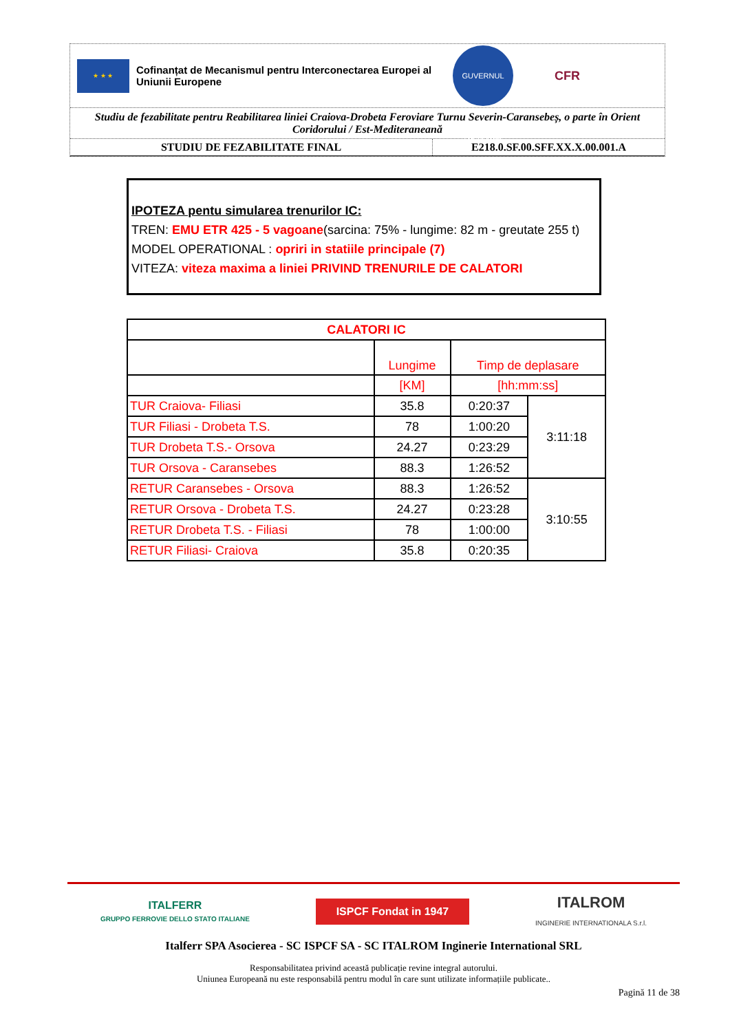★ ★ ★
Cofinanțat de Mecanismul pentru Interconectarea Europei al Uniunii Europene
GUVERNUL ROMÂNIEI
CFR
Studiu de fezabilitate pentru Reabilitarea liniei Craiova-Drobeta Feroviare Turnu Severin-Caransebeș, o parte în Orient Coridorului / Est-Mediteraneană
STUDIU DE FEZABILITATE FINAL E218.0.SF.00.SFF.XX.X.00.001.A
IPOTEZA pentu simularea trenurilor IC:
TREN: EMU ETR 425 - 5 vagoane(sarcina: 75% - lungime: 82 m - greutate 255 t)
MODEL OPERATIONAL : opriri in statiile principale (7)
VITEZA: viteza maxima a liniei PRIVIND TRENURILE DE CALATORI
| CALATORI IC | | | |
| --- | --- | --- | --- |
| | Lungime | Timp de deplasare | |
| | [KM] | [hh:mm:ss] | |
| TUR Craiova- Filiasi | 35.8 | 0:20:37 | 3:11:18 |
| TUR Filiasi - Drobeta T.S. | 78 | 1:00:20 | |
| TUR Drobeta T.S.- Orsova | 24.27 | 0:23:29 | |
| TUR Orsova - Caransebes | 88.3 | 1:26:52 | |
| RETUR Caransebes - Orsova | 88.3 | 1:26:52 | 3:10:55 |
| RETUR Orsova - Drobeta T.S. | 24.27 | 0:23:28 | |
| RETUR Drobeta T.S. - Filiasi | 78 | 1:00:00 | |
| RETUR Filiasi- Craiova | 35.8 | 0:20:35 | |
ITALFERR
GRUPPO FERROVIE DELLO STATO ITALIANE
ISPCF Fondat in 1947
ITALROM
INGINERIE INTERNATIONALA S.r.l.
Italferr SPA Asocierea - SC ISPCF SA - SC ITALROM Inginerie International SRL
Responsabilitatea privind această publicație revine integral autorului.
Uniunea Europeană nu este responsabilă pentru modul în care sunt utilizate informațiile publicate..
Pagină 11 de 38